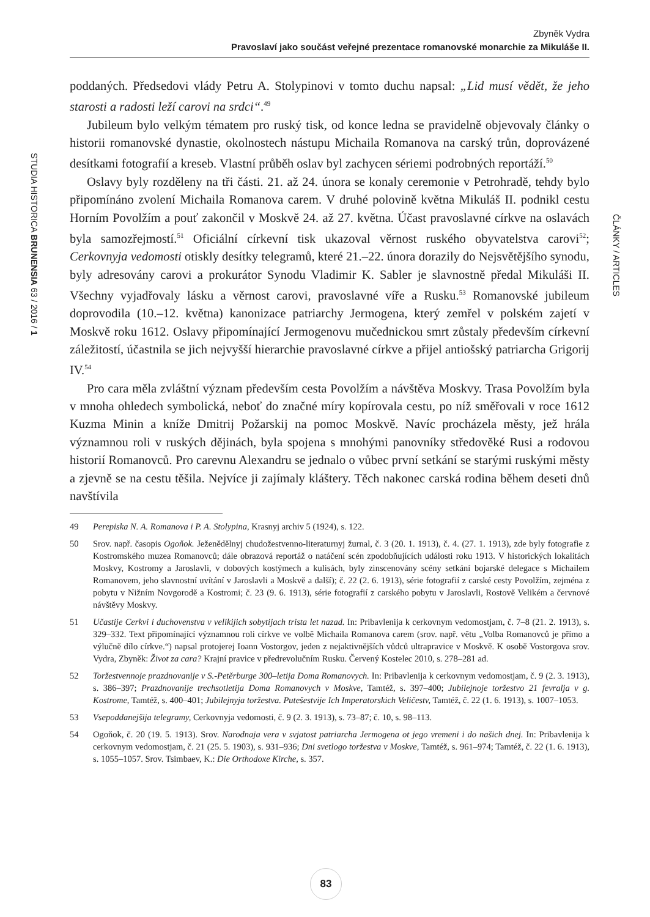Zbyněk Vydra
Pravoslaví jako součást veřejné prezentace romanovské monarchie za Mikuláše II.
STUDIA HISTORICA BRUNENSIA 63 / 2016 / 1
ČLÁNKY / ARTICLES
poddaných. Předsedovi vlády Petru A. Stolypinovi v tomto duchu napsal: „Lid musí vědět, že jeho starosti a radosti leží carovi na srdci“.<sup>49</sup>
Jubileum bylo velkým tématem pro ruský tisk, od konce ledna se pravidelně objevovaly články o historii romanovské dynastie, okolnostech nástupu Michaila Romanova na carský trůn, doprovázené desítkami fotografií a kreseb. Vlastní průběh oslav byl zachycen sériemi podrobných reportáží.<sup>50</sup>
Oslavy byly rozděleny na tři části. 21. až 24. února se konaly ceremonie v Petrohradě, tehdy bylo připomínáno zvolení Michaila Romanova carem. V druhé polovině května Mikuláš II. podnikl cestu Horním Povolžím a pouť zakončil v Moskvě 24. až 27. května. Účast pravoslavné církve na oslavách byla samozřejmostí.<sup>51</sup> Oficiální církevní tisk ukazoval věrnost ruského obyvatelstva carovi<sup>52</sup>; Cerkovnyja vedomosti otiskly desítky telegramů, které 21.–22. února dorazily do Nejsvětějšího synodu, byly adresovány carovi a prokurátor Synodu Vladimir K. Sabler je slavnostně předal Mikuláši II. Všechny vyjadřovaly lásku a věrnost carovi, pravoslavné víře a Rusku.<sup>53</sup> Romanovské jubileum doprovodila (10.–12. května) kanonizace patriarchy Jermogena, který zemřel v polském zajetí v Moskvě roku 1612. Oslavy připomínající Jermogenovu mučednickou smrt zůstaly především církevní záležitostí, účastnila se jich nejvyšší hierarchie pravoslavné církve a přijel antiošský patriarcha Grigorij IV.<sup>54</sup>
Pro cara měla zvláštní význam především cesta Povolžím a návštěva Moskvy. Trasa Povolžím byla v mnoha ohledech symbolická, neboť do značné míry kopírovala cestu, po níž směřovali v roce 1612 Kuzma Minin a kníže Dmitrij Požarskij na pomoc Moskvě. Navíc procházela městy, jež hrála významnou roli v ruských dějinách, byla spojena s mnohými panovníky středověké Rusi a rodovou historií Romanovců. Pro carevnu Alexandru se jednalo o vůbec první setkání se starými ruskými městy a zjevně se na cestu těšila. Nejvíce ji zajímaly kláštery. Těch nakonec carská rodina během deseti dnů navštívila
49 Perepiska N. A. Romanova i P. A. Stolypina, Krasnyj archiv 5 (1924), s. 122.
50 Srov. např. časopis Ogoňok. Ježenědělnyj chudožestvenno-literaturnyj žurnal, č. 3 (20. 1. 1913), č. 4. (27. 1. 1913), zde byly fotografie z Kostromského muzea Romanovců; dále obrazová reportáž o natáčení scén zpodobňujících události roku 1913. V historických lokalitách Moskvy, Kostromy a Jaroslavli, v dobových kostýmech a kulisách, byly zinscenovány scény setkání bojarské delegace s Michailem Romanovem, jeho slavnostní uvítání v Jaroslavli a Moskvě a další); č. 22 (2. 6. 1913), série fotografií z carské cesty Povolžím, zejména z pobytu v Nižním Novgorodě a Kostromi; č. 23 (9. 6. 1913), série fotografií z carského pobytu v Jaroslavli, Rostově Velikém a červnové návštěvy Moskvy.
51 Učastije Cerkvi i duchovenstva v velikijich sobytijach trista let nazad. In: Pribavlenija k cerkovnym vedomostjam, č. 7–8 (21. 2. 1913), s. 329–332. Text připomínající významnou roli církve ve volbě Michaila Romanova carem (srov. např. větu „Volba Romanovců je přímo a výlučně dílo církve.“) napsal protojerej Ioann Vostorgov, jeden z nejaktivnějších vůdců ultrapravice v Moskvě. K osobě Vostorgova srov. Vydra, Zbyněk: Život za cara? Krajní pravice v předrevolučním Rusku. Červený Kostelec 2010, s. 278–281 ad.
52 Toržestvennoje prazdnovanije v S.-Petěrburge 300–letija Doma Romanovych. In: Pribavlenija k cerkovnym vedomostjam, č. 9 (2. 3. 1913), s. 386–397; Prazdnovanije trechsotletija Doma Romanovych v Moskve, Tamtéž, s. 397–400; Jubilejnoje toržestvo 21 fevralja v g. Kostrome, Tamtéž, s. 400–401; Jubilejnyja toržestva. Putešestvije Ich Imperatorskich Veličestv, Tamtéž, č. 22 (1. 6. 1913), s. 1007–1053.
53 Vsepoddanejšija telegramy, Cerkovnyja vedomosti, č. 9 (2. 3. 1913), s. 73–87; č. 10, s. 98–113.
54 Ogoňok, č. 20 (19. 5. 1913). Srov. Narodnaja vera v svjatost patriarcha Jermogena ot jego vremeni i do našich dnej. In: Pribavlenija k cerkovnym vedomostjam, č. 21 (25. 5. 1903), s. 931–936; Dni svetlogo toržestva v Moskve, Tamtéž, s. 961–974; Tamtéž, č. 22 (1. 6. 1913), s. 1055–1057. Srov. Tsimbaev, K.: Die Orthodoxe Kirche, s. 357.
83